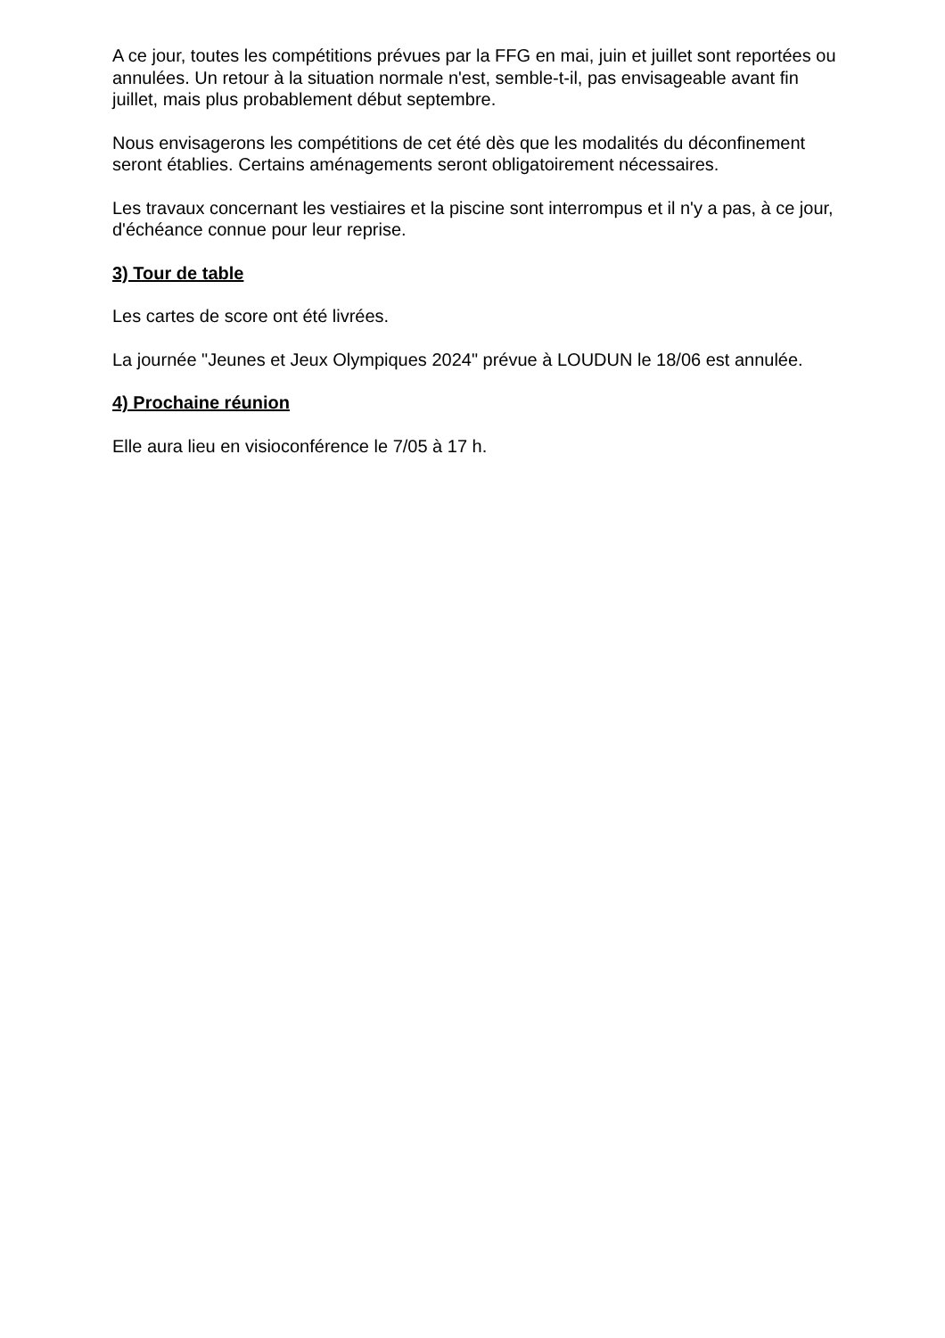A ce jour, toutes les compétitions prévues par la FFG en mai, juin et juillet sont reportées ou annulées. Un retour à la situation normale n'est, semble-t-il, pas envisageable avant fin juillet, mais plus probablement début septembre.
Nous envisagerons les compétitions de cet été dès que les modalités du déconfinement seront établies. Certains aménagements seront obligatoirement nécessaires.
Les travaux concernant les vestiaires et la piscine sont interrompus et il n'y a pas, à ce jour, d'échéance connue pour leur reprise.
3) Tour de table
Les cartes de score ont été livrées.
La journée "Jeunes et Jeux Olympiques 2024" prévue à LOUDUN le 18/06 est annulée.
4) Prochaine réunion
Elle aura lieu en visioconférence le 7/05 à 17 h.